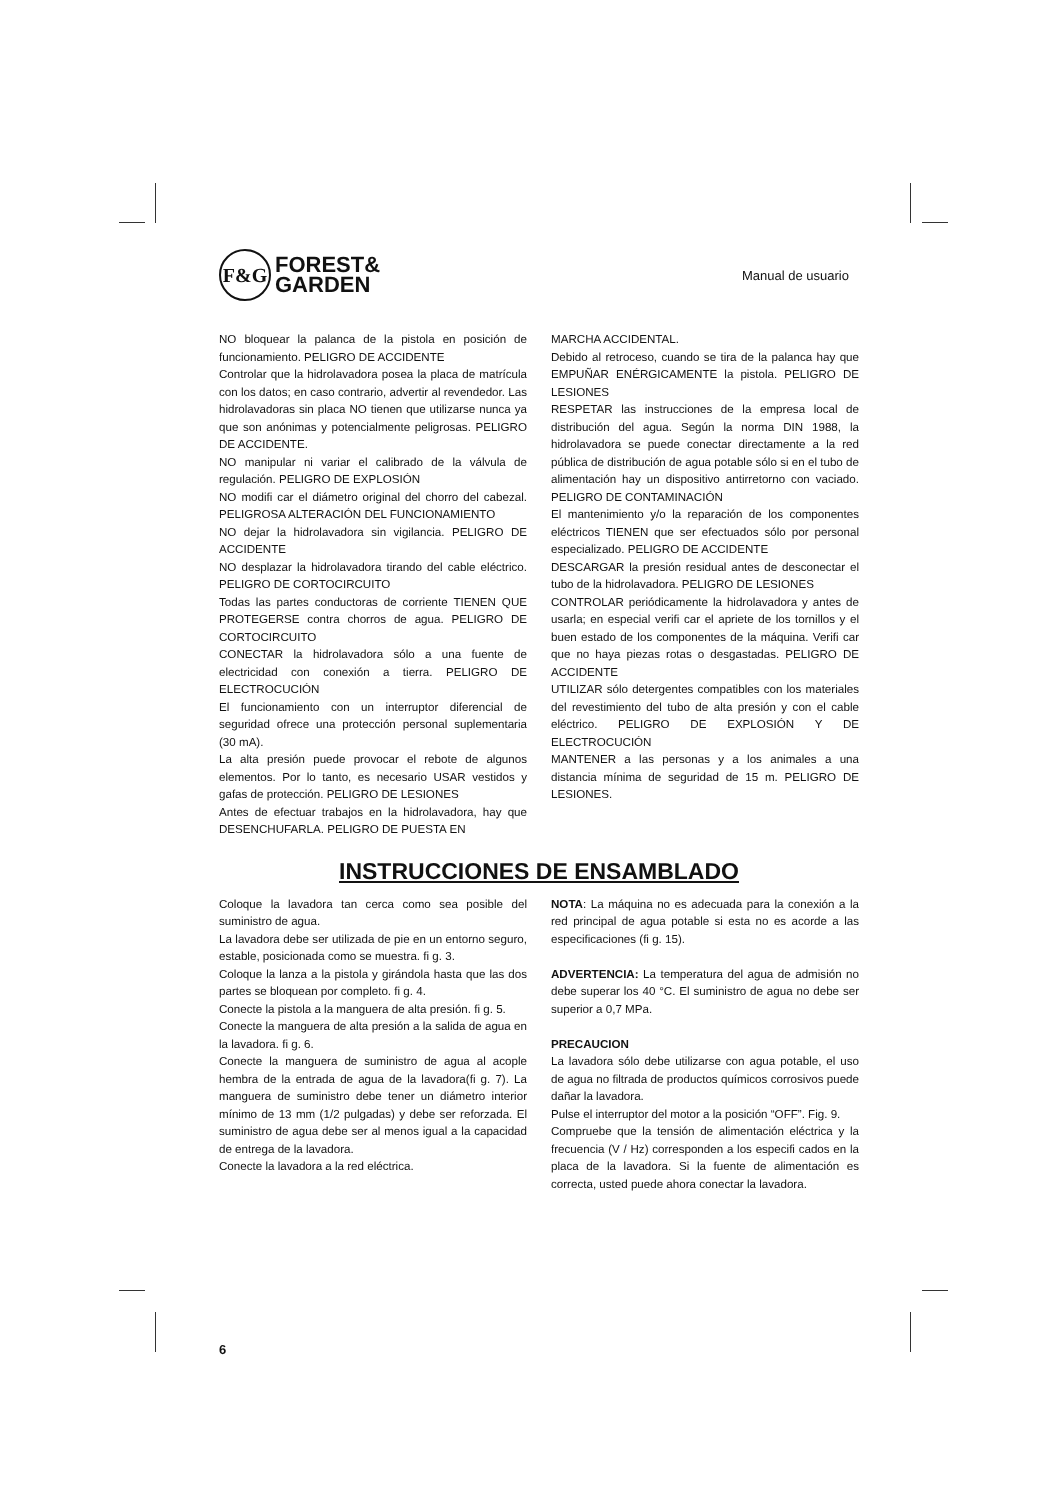F&G
FOREST&
GARDEN
Manual de usuario
NO bloquear la palanca de la pistola en posición de funcionamiento. PELIGRO DE ACCIDENTE
Controlar que la hidrolavadora posea la placa de matrícula con los datos; en caso contrario, advertir al revendedor. Las hidrolavadoras sin placa NO tienen que utilizarse nunca ya que son anónimas y potencialmente peligrosas. PELIGRO DE ACCIDENTE.
NO manipular ni variar el calibrado de la válvula de regulación. PELIGRO DE EXPLOSIÓN
NO modifi car el diámetro original del chorro del cabezal. PELIGROSA ALTERACIÓN DEL FUNCIONAMIENTO
NO dejar la hidrolavadora sin vigilancia. PELIGRO DE ACCIDENTE
NO desplazar la hidrolavadora tirando del cable eléctrico. PELIGRO DE CORTOCIRCUITO
Todas las partes conductoras de corriente TIENEN QUE PROTEGERSE contra chorros de agua. PELIGRO DE CORTOCIRCUITO
CONECTAR la hidrolavadora sólo a una fuente de electricidad con conexión a tierra. PELIGRO DE ELECTROCUCIÓN
El funcionamiento con un interruptor diferencial de seguridad ofrece una protección personal suplementaria (30 mA).
La alta presión puede provocar el rebote de algunos elementos. Por lo tanto, es necesario USAR vestidos y gafas de protección. PELIGRO DE LESIONES
Antes de efectuar trabajos en la hidrolavadora, hay que DESENCHUFARLA. PELIGRO DE PUESTA EN
MARCHA ACCIDENTAL.
Debido al retroceso, cuando se tira de la palanca hay que EMPUÑAR ENÉRGICAMENTE la pistola. PELIGRO DE LESIONES
RESPETAR las instrucciones de la empresa local de distribución del agua. Según la norma DIN 1988, la hidrolavadora se puede conectar directamente a la red pública de distribución de agua potable sólo si en el tubo de alimentación hay un dispositivo antirretorno con vaciado. PELIGRO DE CONTAMINACIÓN
El mantenimiento y/o la reparación de los componentes eléctricos TIENEN que ser efectuados sólo por personal especializado. PELIGRO DE ACCIDENTE
DESCARGAR la presión residual antes de desconectar el tubo de la hidrolavadora. PELIGRO DE LESIONES
CONTROLAR periódicamente la hidrolavadora y antes de usarla; en especial verifi car el apriete de los tornillos y el buen estado de los componentes de la máquina. Verifi car que no haya piezas rotas o desgastadas. PELIGRO DE ACCIDENTE
UTILIZAR sólo detergentes compatibles con los materiales del revestimiento del tubo de alta presión y con el cable eléctrico. PELIGRO DE EXPLOSIÓN Y DE ELECTROCUCIÓN
MANTENER a las personas y a los animales a una distancia mínima de seguridad de 15 m. PELIGRO DE LESIONES.
INSTRUCCIONES DE ENSAMBLADO
Coloque la lavadora tan cerca como sea posible del suministro de agua.
La lavadora debe ser utilizada de pie en un entorno seguro, estable, posicionada como se muestra. fi g. 3.
Coloque la lanza a la pistola y girándola hasta que las dos partes se bloquean por completo. fi g. 4.
Conecte la pistola a la manguera de alta presión. fi g. 5.
Conecte la manguera de alta presión a la salida de agua en la lavadora. fi g. 6.
Conecte la manguera de suministro de agua al acople hembra de la entrada de agua de la lavadora(fi g. 7). La manguera de suministro debe tener un diámetro interior mínimo de 13 mm (1/2 pulgadas) y debe ser reforzada. El suministro de agua debe ser al menos igual a la capacidad de entrega de la lavadora.
Conecte la lavadora a la red eléctrica.
NOTA: La máquina no es adecuada para la conexión a la red principal de agua potable si esta no es acorde a las especificaciones (fi g. 15).
ADVERTENCIA: La temperatura del agua de admisión no debe superar los 40 °C. El suministro de agua no debe ser superior a 0,7 MPa.
PRECAUCION
La lavadora sólo debe utilizarse con agua potable, el uso de agua no filtrada de productos químicos corrosivos puede dañar la lavadora.
Pulse el interruptor del motor a la posición “OFF”. Fig. 9.
Compruebe que la tensión de alimentación eléctrica y la frecuencia (V / Hz) corresponden a los especifi cados en la placa de la lavadora. Si la fuente de alimentación es correcta, usted puede ahora conectar la lavadora.
6